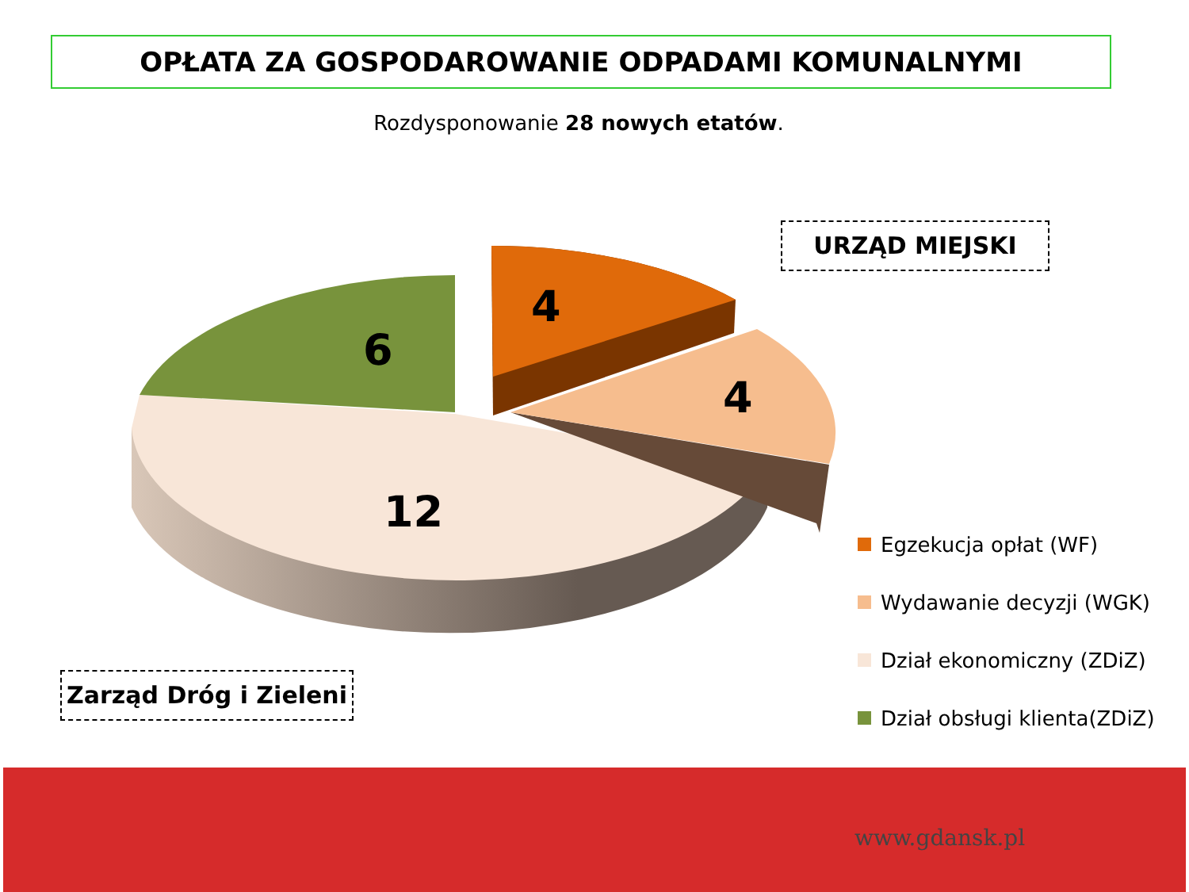OPŁATA ZA GOSPODAROWANIE ODPADAMI KOMUNALNYMI
Rozdysponowanie 28 nowych etatów.
URZĄD MIEJSKI
6
4
4
12
Zarząd Dróg i Zieleni
Egzekucja opłat (WF)
Wydawanie decyzji (WGK)
Dział ekonomiczny (ZDiZ)
Dział obsługi klienta(ZDiZ)
www.gdansk.pl